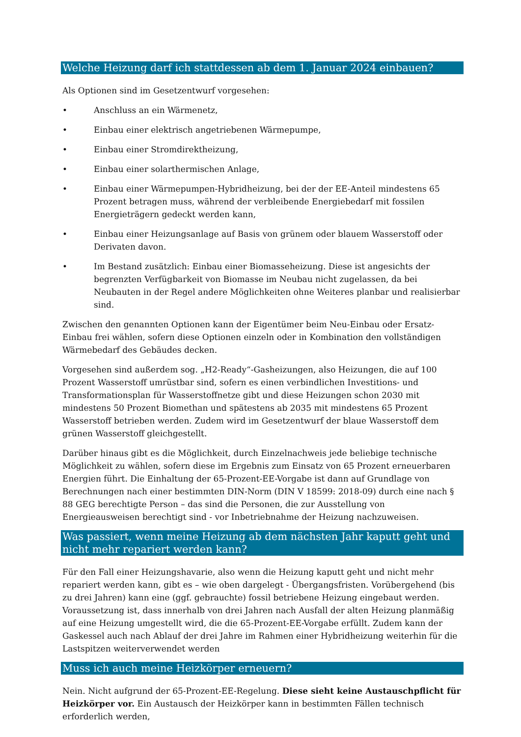Welche Heizung darf ich stattdessen ab dem 1. Januar 2024 einbauen?
Als Optionen sind im Gesetzentwurf vorgesehen:
• Anschluss an ein Wärmenetz,
• Einbau einer elektrisch angetriebenen Wärmepumpe,
• Einbau einer Stromdirektheizung,
• Einbau einer solarthermischen Anlage,
• Einbau einer Wärmepumpen-Hybridheizung, bei der der EE-Anteil mindestens 65 Prozent betragen muss, während der verbleibende Energiebedarf mit fossilen Energieträgern gedeckt werden kann,
• Einbau einer Heizungsanlage auf Basis von grünem oder blauem Wasserstoff oder Derivaten davon.
• Im Bestand zusätzlich: Einbau einer Biomasseheizung. Diese ist angesichts der begrenzten Verfügbarkeit von Biomasse im Neubau nicht zugelassen, da bei Neubauten in der Regel andere Möglichkeiten ohne Weiteres planbar und realisierbar sind.
Zwischen den genannten Optionen kann der Eigentümer beim Neu-Einbau oder Ersatz-Einbau frei wählen, sofern diese Optionen einzeln oder in Kombination den vollständigen Wärmebedarf des Gebäudes decken.
Vorgesehen sind außerdem sog. „H2-Ready“-Gasheizungen, also Heizungen, die auf 100 Prozent Wasserstoff umrüstbar sind, sofern es einen verbindlichen Investitions- und Transformationsplan für Wasserstoffnetze gibt und diese Heizungen schon 2030 mit mindestens 50 Prozent Biomethan und spätestens ab 2035 mit mindestens 65 Prozent Wasserstoff betrieben werden. Zudem wird im Gesetzentwurf der blaue Wasserstoff dem grünen Wasserstoff gleichgestellt.
Darüber hinaus gibt es die Möglichkeit, durch Einzelnachweis jede beliebige technische Möglichkeit zu wählen, sofern diese im Ergebnis zum Einsatz von 65 Prozent erneuerbaren Energien führt. Die Einhaltung der 65-Prozent-EE-Vorgabe ist dann auf Grundlage von Berechnungen nach einer bestimmten DIN-Norm (DIN V 18599: 2018-09) durch eine nach § 88 GEG berechtigte Person – das sind die Personen, die zur Ausstellung von Energieausweisen berechtigt sind - vor Inbetriebnahme der Heizung nachzuweisen.
Was passiert, wenn meine Heizung ab dem nächsten Jahr kaputt geht und nicht mehr repariert werden kann?
Für den Fall einer Heizungshavarie, also wenn die Heizung kaputt geht und nicht mehr repariert werden kann, gibt es – wie oben dargelegt - Übergangsfristen. Vorübergehend (bis zu drei Jahren) kann eine (ggf. gebrauchte) fossil betriebene Heizung eingebaut werden. Voraussetzung ist, dass innerhalb von drei Jahren nach Ausfall der alten Heizung planmäßig auf eine Heizung umgestellt wird, die die 65-Prozent-EE-Vorgabe erfüllt. Zudem kann der Gaskessel auch nach Ablauf der drei Jahre im Rahmen einer Hybridheizung weiterhin für die Lastspitzen weiterverwendet werden
Muss ich auch meine Heizkörper erneuern?
Nein. Nicht aufgrund der 65-Prozent-EE-Regelung. Diese sieht keine Austauschpflicht für Heizkörper vor. Ein Austausch der Heizkörper kann in bestimmten Fällen technisch erforderlich werden,